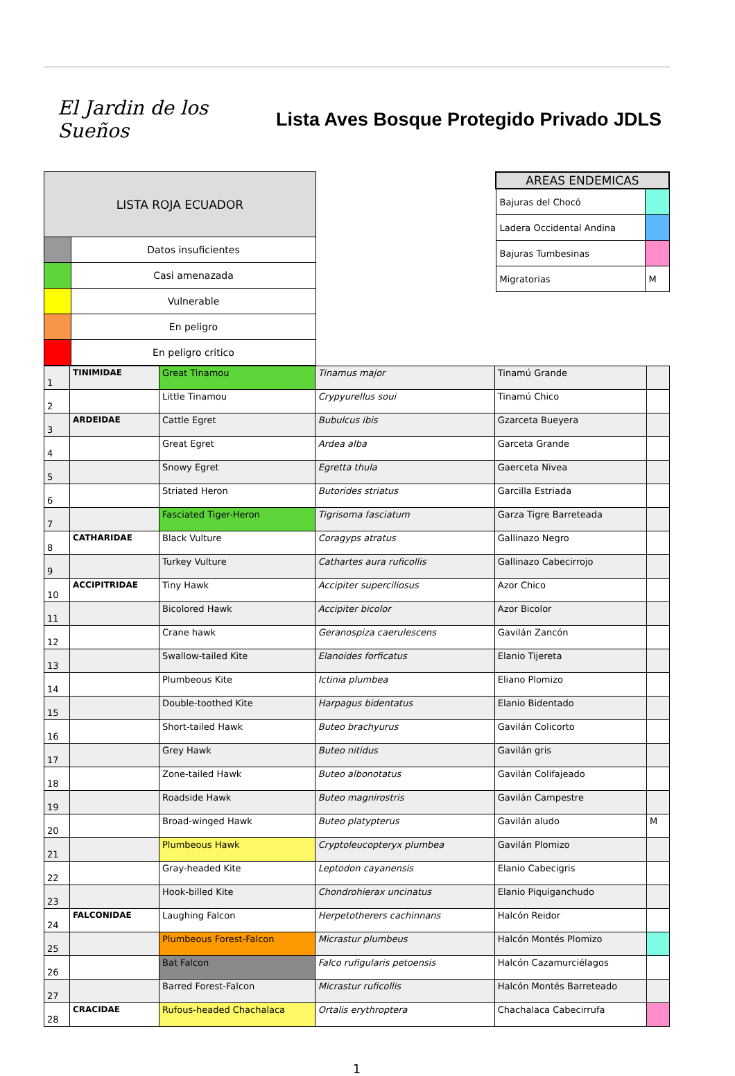El Jardin de los Sueños
Lista Aves Bosque Protegido Privado JDLS
| LISTA ROJA ECUADOR | |
| --- | --- |
| | Datos insuficientes |
| | Casi amenazada |
| | Vulnerable |
| | En peligro |
| | En peligro critico |
| AREAS ENDEMICAS | |
| --- | --- |
| Bajuras del Chocó | |
| Ladera Occidental Andina | |
| Bajuras Tumbesinas | |
| Migratorias | M |
| 1 | TINIMIDAE | Great Tinamou | Tinamus major | Tinamú Grande | |
| 2 | | Little Tinamou | Crypyurellus soui | Tinamú Chico | |
| 3 | ARDEIDAE | Cattle Egret | Bubulcus ibis | Gzarceta Bueyera | |
| 4 | | Great Egret | Ardea alba | Garceta Grande | |
| 5 | | Snowy Egret | Egretta thula | Gaerceta Nivea | |
| 6 | | Striated Heron | Butorides striatus | Garcilla Estriada | |
| 7 | | Fasciated Tiger-Heron | Tigrisoma fasciatum | Garza Tigre Barreteada | |
| 8 | CATHARIDAE | Black Vulture | Coragyps atratus | Gallinazo Negro | |
| 9 | | Turkey Vulture | Cathartes aura ruficollis | Gallinazo Cabecirrojo | |
| 10 | ACCIPITRIDAE | Tiny Hawk | Accipiter superciliosus | Azor Chico | |
| 11 | | Bicolored Hawk | Accipiter bicolor | Azor Bicolor | |
| 12 | | Crane hawk | Geranospiza caerulescens | Gavilán Zancón | |
| 13 | | Swallow-tailed Kite | Elanoides forficatus | Elanio Tijereta | |
| 14 | | Plumbeous Kite | Ictinia plumbea | Eliano Plomizo | |
| 15 | | Double-toothed Kite | Harpagus bidentatus | Elanio Bidentado | |
| 16 | | Short-tailed Hawk | Buteo brachyurus | Gavilán Colicorto | |
| 17 | | Grey Hawk | Buteo nitidus | Gavilán gris | |
| 18 | | Zone-tailed Hawk | Buteo albonotatus | Gavilán Colifajeado | |
| 19 | | Roadside Hawk | Buteo magnirostris | Gavilán Campestre | |
| 20 | | Broad-winged Hawk | Buteo platypterus | Gavilán aludo | M |
| 21 | | Plumbeous Hawk | Cryptoleucopteryx plumbea | Gavilán Plomizo | |
| 22 | | Gray-headed Kite | Leptodon cayanensis | Elanio Cabecigris | |
| 23 | | Hook-billed Kite | Chondrohierax uncinatus | Elanio Piquiganchudo | |
| 24 | FALCONIDAE | Laughing Falcon | Herpetotherers cachinnans | Halcón Reidor | |
| 25 | | Plumbeous Forest-Falcon | Micrastur plumbeus | Halcón Montés Plomizo | |
| 26 | | Bat Falcon | Falco rufigularis petoensis | Halcón Cazamurciélagos | |
| 27 | | Barred Forest-Falcon | Micrastur ruficollis | Halcón Montés Barreteado | |
| 28 | CRACIDAE | Rufous-headed Chachalaca | Ortalis erythroptera | Chachalaca Cabecirrufa | |
1